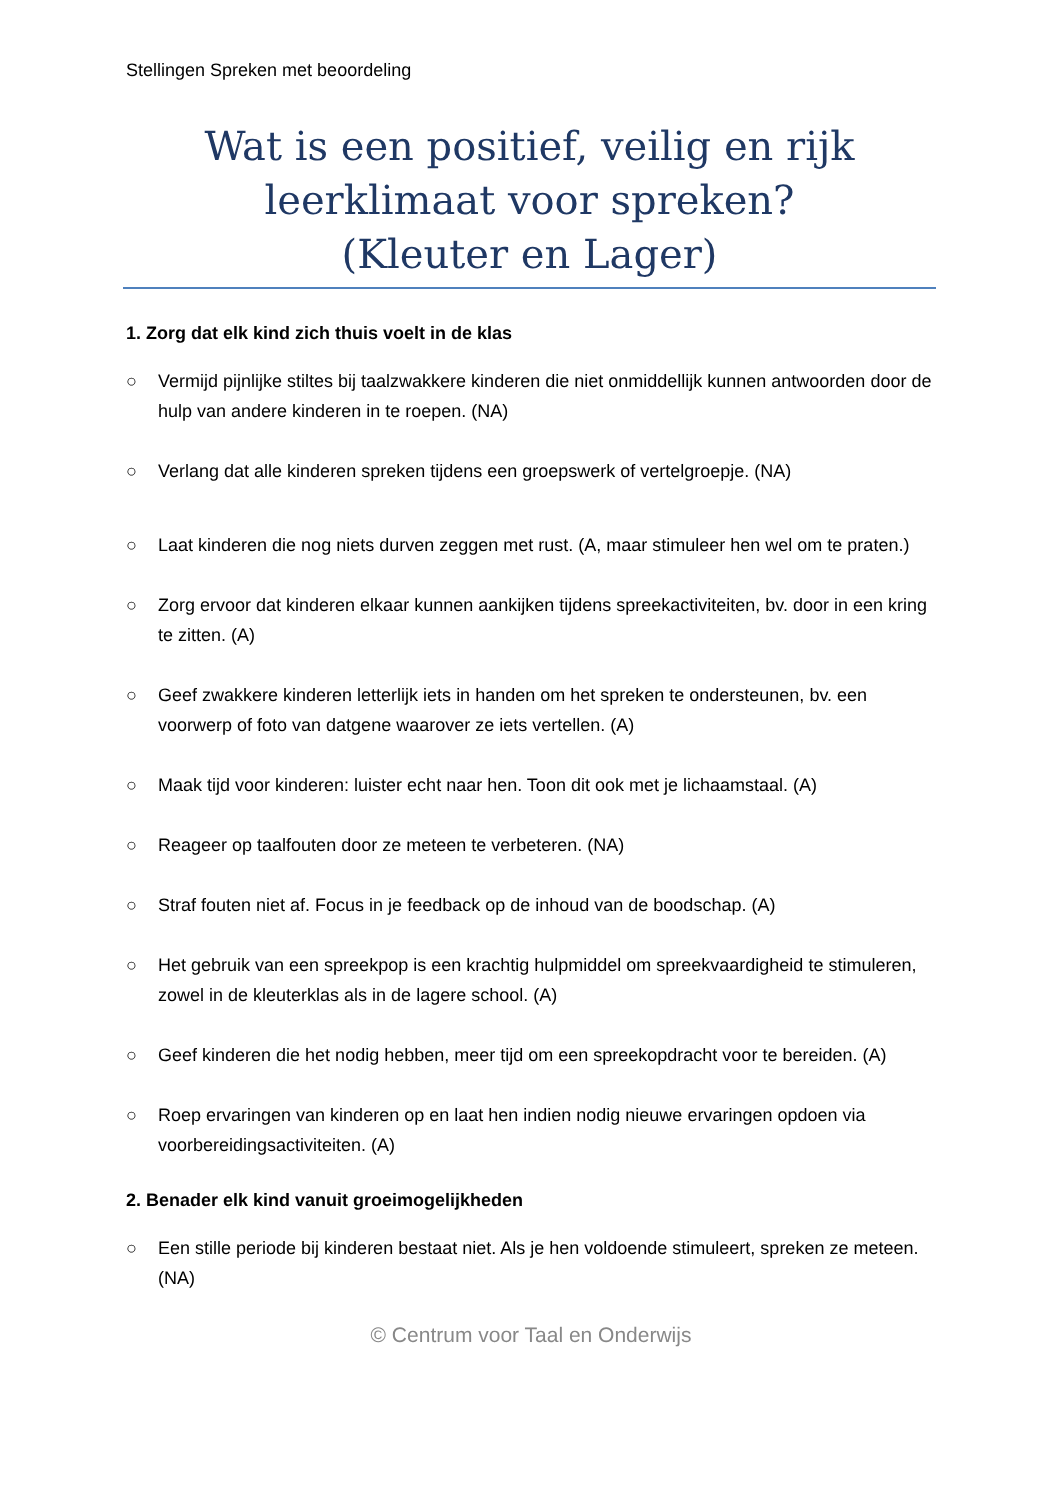Stellingen Spreken met beoordeling
Wat is een positief, veilig en rijk
leerklimaat voor spreken?
(Kleuter en Lager)
1. Zorg dat elk kind zich thuis voelt in de klas
○ Vermijd pijnlijke stiltes bij taalzwakkere kinderen die niet onmiddellijk kunnen antwoorden door de hulp van andere kinderen in te roepen. (NA)
○ Verlang dat alle kinderen spreken tijdens een groepswerk of vertelgroepje. (NA)
○ Laat kinderen die nog niets durven zeggen met rust. (A, maar stimuleer hen wel om te praten.)
○ Zorg ervoor dat kinderen elkaar kunnen aankijken tijdens spreekactiviteiten, bv. door in een kring te zitten. (A)
○ Geef zwakkere kinderen letterlijk iets in handen om het spreken te ondersteunen, bv. een voorwerp of foto van datgene waarover ze iets vertellen. (A)
○ Maak tijd voor kinderen: luister echt naar hen. Toon dit ook met je lichaamstaal. (A)
○ Reageer op taalfouten door ze meteen te verbeteren. (NA)
○ Straf fouten niet af. Focus in je feedback op de inhoud van de boodschap. (A)
○ Het gebruik van een spreekpop is een krachtig hulpmiddel om spreekvaardigheid te stimuleren, zowel in de kleuterklas als in de lagere school. (A)
○ Geef kinderen die het nodig hebben, meer tijd om een spreekopdracht voor te bereiden. (A)
○ Roep ervaringen van kinderen op en laat hen indien nodig nieuwe ervaringen opdoen via voorbereidingsactiviteiten. (A)
2. Benader elk kind vanuit groeimogelijkheden
○ Een stille periode bij kinderen bestaat niet. Als je hen voldoende stimuleert, spreken ze meteen. (NA)
© Centrum voor Taal en Onderwijs